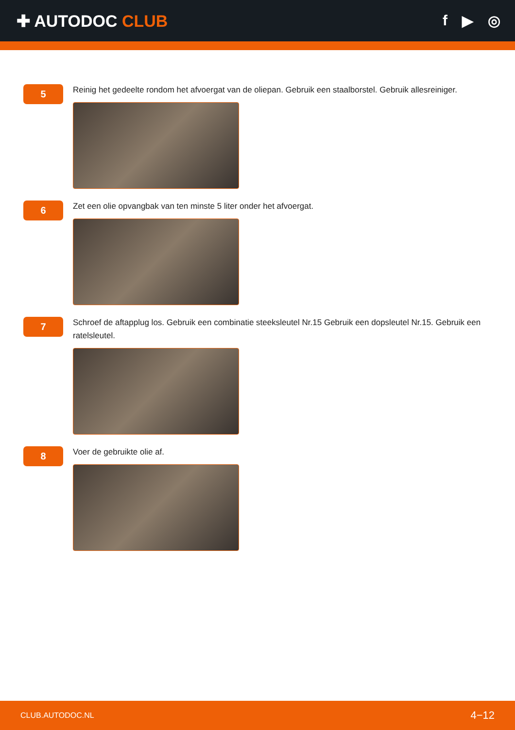✚ AUTODOC CLUB f ▶ ◎
5
Reinig het gedeelte rondom het afvoergat van de oliepan. Gebruik een staalborstel. Gebruik allesreiniger.
6
Zet een olie opvangbak van ten minste 5 liter onder het afvoergat.
7
Schroef de aftapplug los. Gebruik een combinatie steeksleutel Nr.15 Gebruik een dopsleutel Nr.15. Gebruik een ratelsleutel.
8
Voer de gebruikte olie af.
CLUB.AUTODOC.NL 4−12